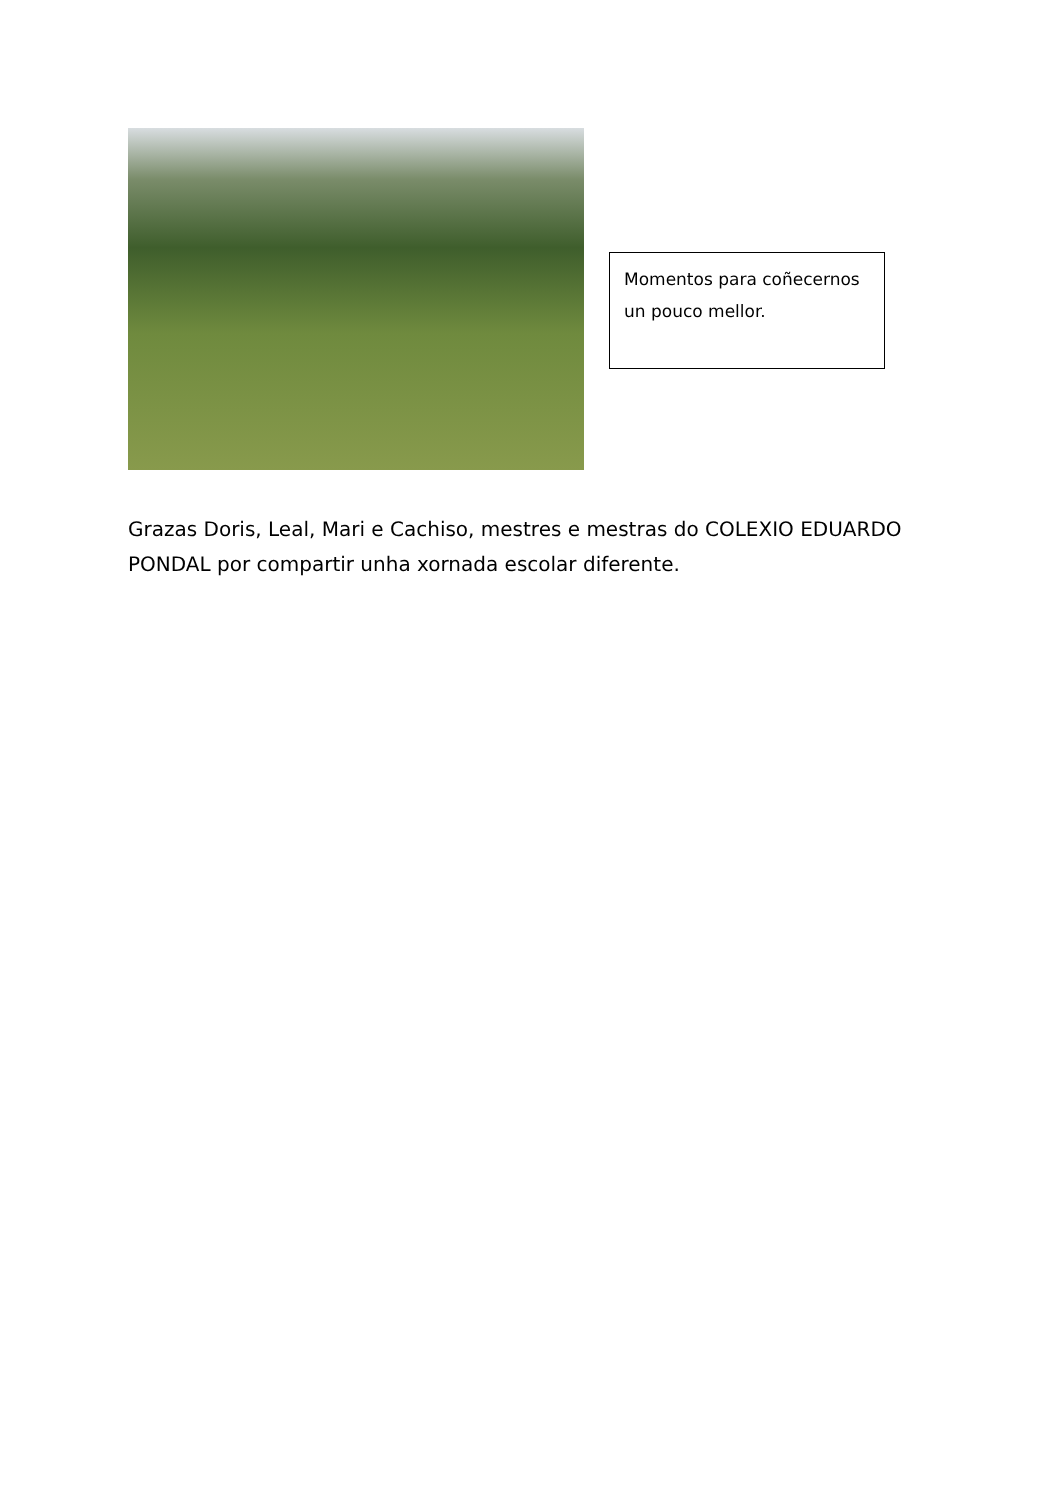Momentos para coñecernos un pouco mellor.
Grazas Doris, Leal, Mari e Cachiso, mestres e mestras do COLEXIO EDUARDO PONDAL por compartir unha xornada escolar diferente.